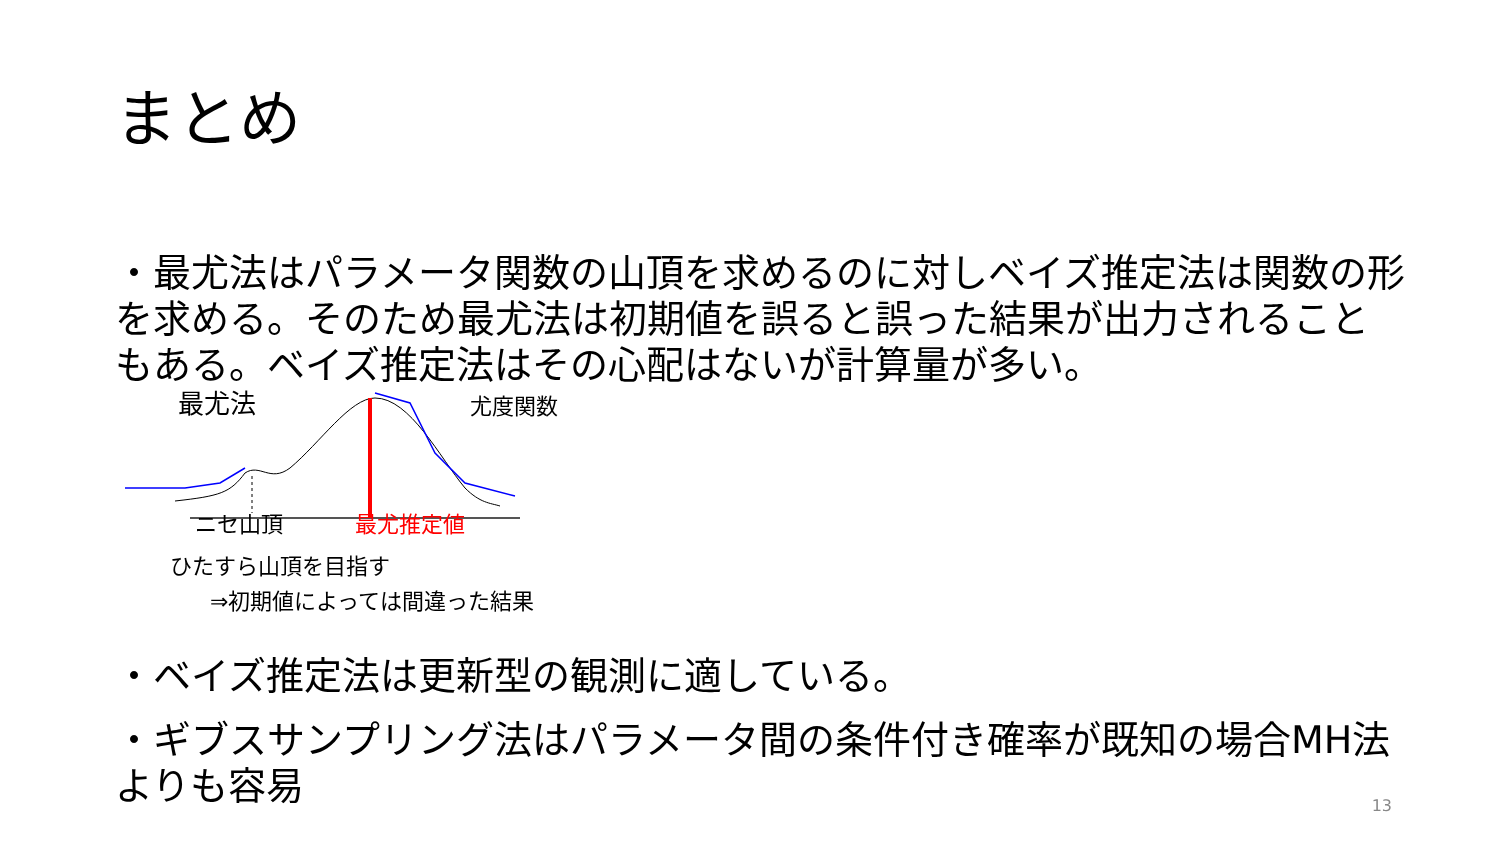まとめ
・最尤法はパラメータ関数の山頂を求めるのに対しベイズ推定法は関数の形を求める。そのため最尤法は初期値を誤ると誤った結果が出力されることもある。ベイズ推定法はその心配はないが計算量が多い。
最尤法 尤度関数
ニセ山頂 最尤推定値
ひたすら山頂を目指す
⇒初期値によっては間違った結果
・ベイズ推定法は更新型の観測に適している。
・ギブスサンプリング法はパラメータ間の条件付き確率が既知の場合MH法よりも容易
13